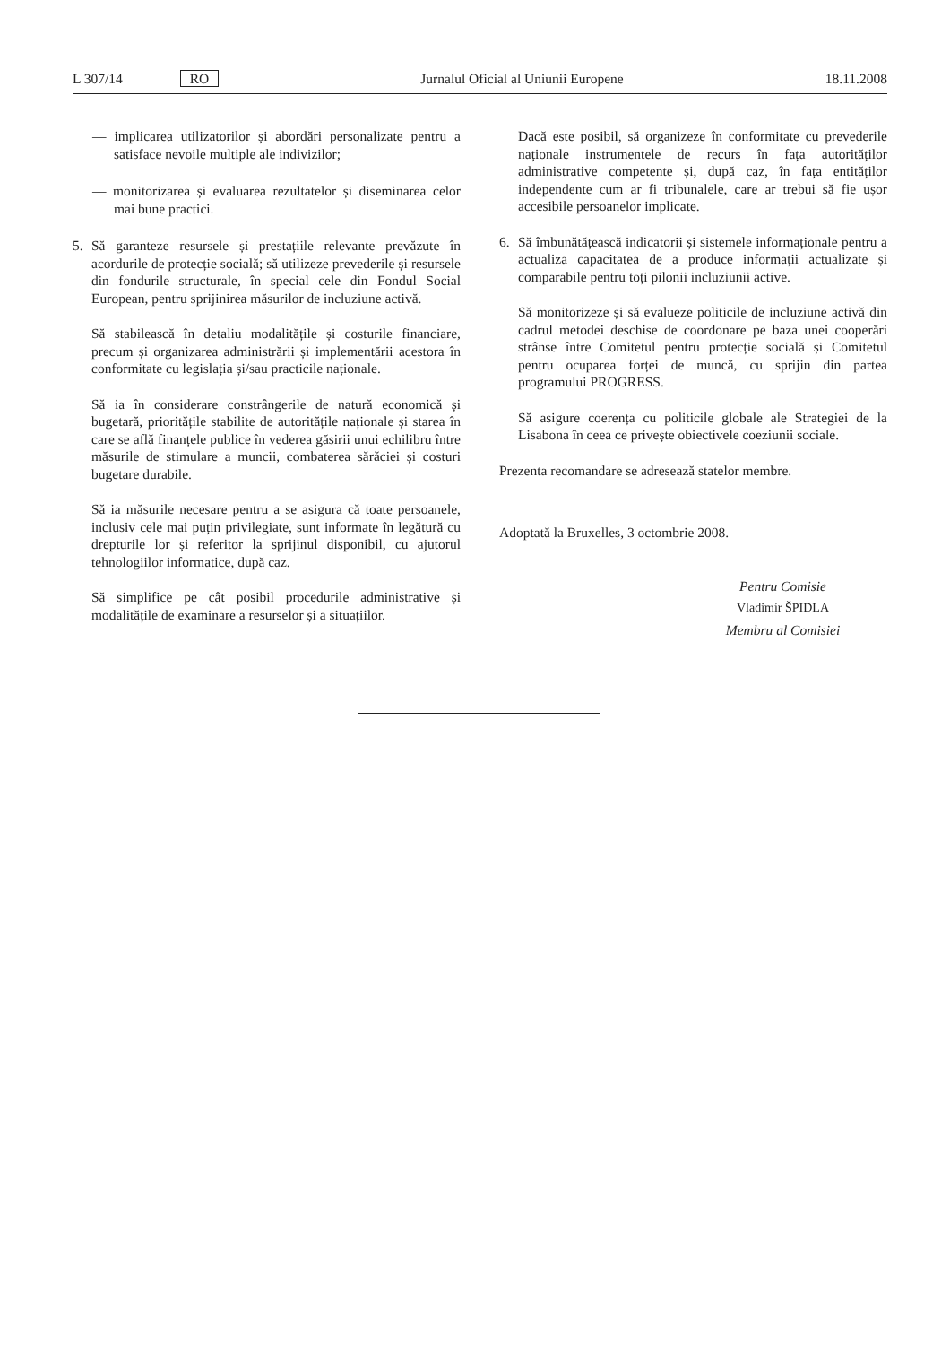L 307/14 RO Jurnalul Oficial al Uniunii Europene 18.11.2008
— implicarea utilizatorilor și abordări personalizate pentru a satisface nevoile multiple ale indivizilor;
— monitorizarea și evaluarea rezultatelor și diseminarea celor mai bune practici.
5. Să garanteze resursele și prestațiile relevante prevăzute în acordurile de protecție socială; să utilizeze prevederile și resursele din fondurile structurale, în special cele din Fondul Social European, pentru sprijinirea măsurilor de incluziune activă.
Să stabilească în detaliu modalitățile și costurile financiare, precum și organizarea administrării și implementării acestora în conformitate cu legislația și/sau practicile naționale.
Să ia în considerare constrângerile de natură economică și bugetară, prioritățile stabilite de autoritățile naționale și starea în care se află finanțele publice în vederea găsirii unui echilibru între măsurile de stimulare a muncii, combaterea sărăciei și costuri bugetare durabile.
Să ia măsurile necesare pentru a se asigura că toate persoanele, inclusiv cele mai puțin privilegiate, sunt informate în legătură cu drepturile lor și referitor la sprijinul disponibil, cu ajutorul tehnologiilor informatice, după caz.
Să simplifice pe cât posibil procedurile administrative și modalitățile de examinare a resurselor și a situațiilor.
Dacă este posibil, să organizeze în conformitate cu prevederile naționale instrumentele de recurs în fața autorităților administrative competente și, după caz, în fața entităților independente cum ar fi tribunalele, care ar trebui să fie ușor accesibile persoanelor implicate.
6. Să îmbunătățească indicatorii și sistemele informaționale pentru a actualiza capacitatea de a produce informații actualizate și comparabile pentru toți pilonii incluziunii active.
Să monitorizeze și să evalueze politicile de incluziune activă din cadrul metodei deschise de coordonare pe baza unei cooperări strânse între Comitetul pentru protecție socială și Comitetul pentru ocuparea forței de muncă, cu sprijin din partea programului PROGRESS.
Să asigure coerența cu politicile globale ale Strategiei de la Lisabona în ceea ce privește obiectivele coeziunii sociale.
Prezenta recomandare se adresează statelor membre.
Adoptată la Bruxelles, 3 octombrie 2008.
Pentru Comisie
Vladimír ŠPIDLA
Membru al Comisiei